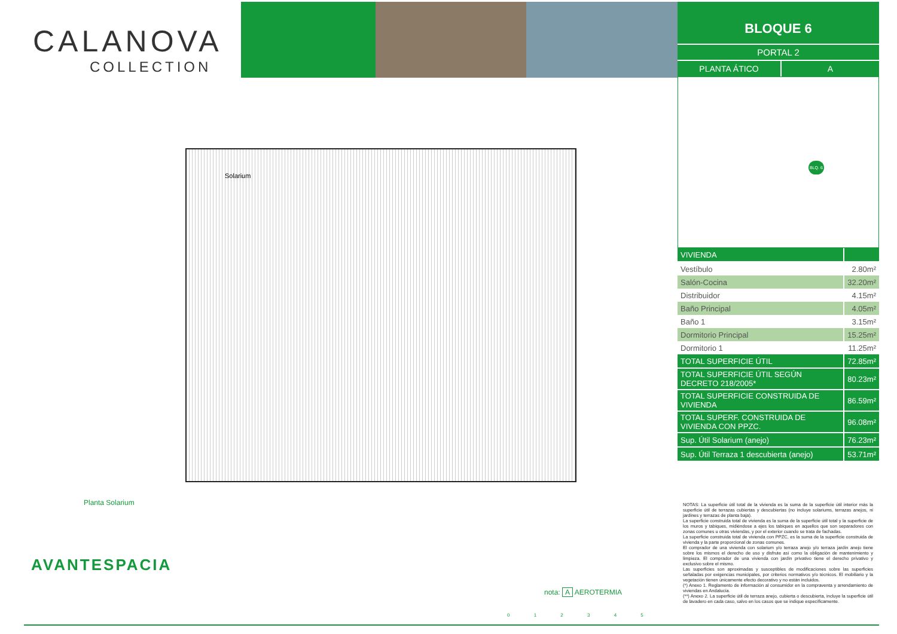CALANOVA
COLLECTION
Solarium
Planta Solarium
AVANTESPACIA
nota: A AEROTERMIA
0 1 2 3 4 5
BLOQUE 6
PORTAL 2
PLANTA ÁTICO A
BLQ. 6
| VIVIENDA | |
| Vestíbulo | 2.80m² |
| Salón-Cocina | 32.20m² |
| Distribuidor | 4.15m² |
| Baño Principal | 4.05m² |
| Baño 1 | 3.15m² |
| Dormitorio Principal | 15.25m² |
| Dormitorio 1 | 11.25m² |
| TOTAL SUPERFICIE ÚTIL | 72.85m² |
| TOTAL SUPERFICIE ÚTIL SEGÚN DECRETO 218/2005* | 80.23m² |
| TOTAL SUPERFICIE CONSTRUIDA DE VIVIENDA | 86.59m² |
| TOTAL SUPERF. CONSTRUIDA DE VIVIENDA CON PPZC. | 96.08m² |
| Sup. Útil Solarium (anejo) | 76.23m² |
| Sup. Útil Terraza 1 descubierta (anejo) | 53.71m² |
NOTAS: La superficie útil total de la vivienda es la suma de la superficie útil interior más la superficie útil de terrazas cubiertas y descubiertas (no incluye solariums, terrazas anejos, ni jardines y terrazas de planta baja).
La superficie construida total de vivienda es la suma de la superficie útil total y la superficie de los muros y tabiques, midiéndose a ejes los tabiques en aquellos que son separadores con zonas comunes u otras viviendas, y por el exterior cuando se trata de fachadas.
La superficie construida total de vivienda con PPZC, es la suma de la superficie construida de vivienda y la parte proporcional de zonas comunes.
El comprador de una vivienda con solarium y/o terraza anejo y/o terraza jardín anejo tiene sobre los mismos el derecho de uso y disfrute así como la obligación de mantenimiento y limpieza. El comprador de una vivienda con jardín privativo tiene el derecho privativo y exclusivo sobre el mismo.
Las superficies son aproximadas y susceptibles de modificaciones sobre las superficies señaladas por exigencias municipales, por criterios normativos y/o técnicos. El mobiliario y la vegetación tienen únicamente efecto decorativo y no están incluidos.
(*) Anexo 1. Reglamento de información al consumidor en la compraventa y arrendamiento de viviendas en Andalucía.
(**) Anexo 2. La superficie útil de terraza anejo, cubierta o descubierta, incluye la superficie útil de lavadero en cada caso, salvo en los casos que se indique específicamente.